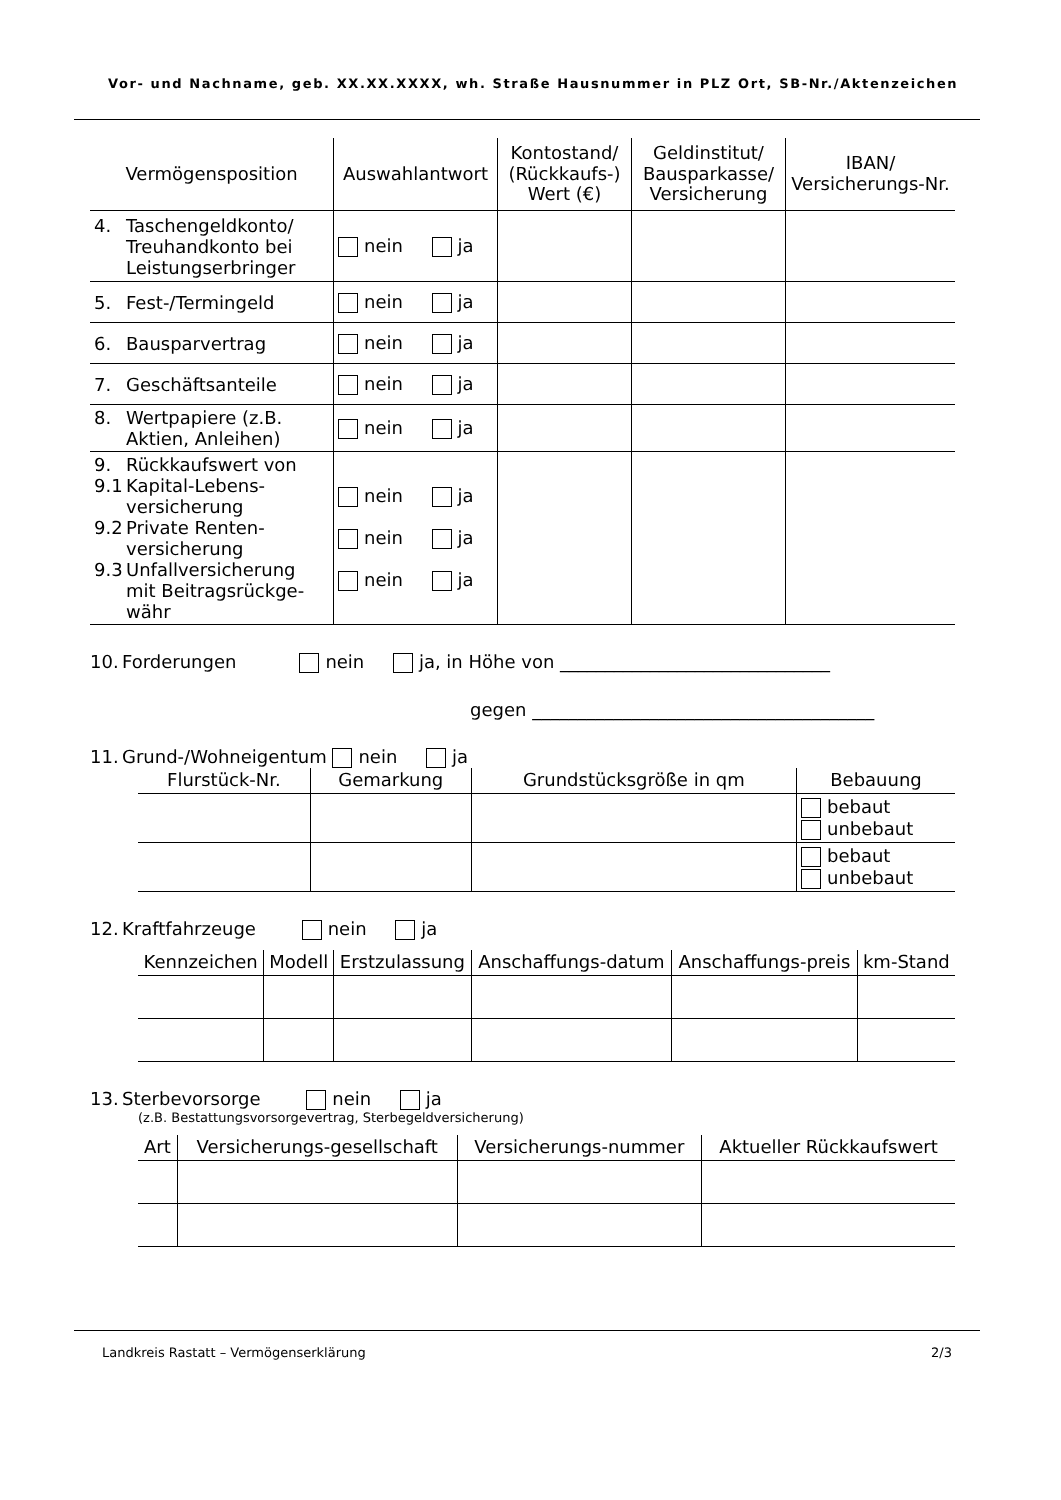Vor- und Nachname, geb. XX.XX.XXXX, wh. Straße Hausnummer in PLZ Ort, SB-Nr./Aktenzeichen
| Vermögensposition | Auswahlantwort | Kontostand/ (Rückkaufs-) Wert (€) | Geldinstitut/ Bausparkasse/ Versicherung | IBAN/ Versicherungs-Nr. |
| --- | --- | --- | --- | --- |
| 4. Taschengeldkonto/ Treuhandkonto bei Leistungserbringer | nein ja | | | |
| 5. Fest-/Termingeld | nein ja | | | |
| 6. Bausparvertrag | nein ja | | | |
| 7. Geschäftsanteile | nein ja | | | |
| 8. Wertpapiere (z.B. Aktien, Anleihen) | nein ja | | | |
| 9. Rückkaufswert von 9.1 Kapital-Lebens- versicherung 9.2 Private Renten- versicherung 9.3 Unfallversicherung mit Beitragsrückge- währ | nein ja nein ja nein ja | | | |
10. Forderungen nein ja, in Höhe von ______________________________
gegen ______________________________________
11. Grund-/Wohneigentum nein ja
| Flurstück-Nr. | Gemarkung | Grundstücksgröße in qm | Bebauung |
| --- | --- | --- | --- |
| | | | bebaut unbebaut |
| | | | bebaut unbebaut |
12. Kraftfahrzeuge nein ja
| Kennzeichen | Modell | Erstzulassung | Anschaffungs-datum | Anschaffungs-preis | km-Stand |
| --- | --- | --- | --- | --- | --- |
13. Sterbevorsorge nein ja
(z.B. Bestattungsvorsorgevertrag, Sterbegeldversicherung)
| Art | Versicherungs-gesellschaft | Versicherungs-nummer | Aktueller Rückkaufswert |
| --- | --- | --- | --- |
Landkreis Rastatt – Vermögenserklärung 2/3